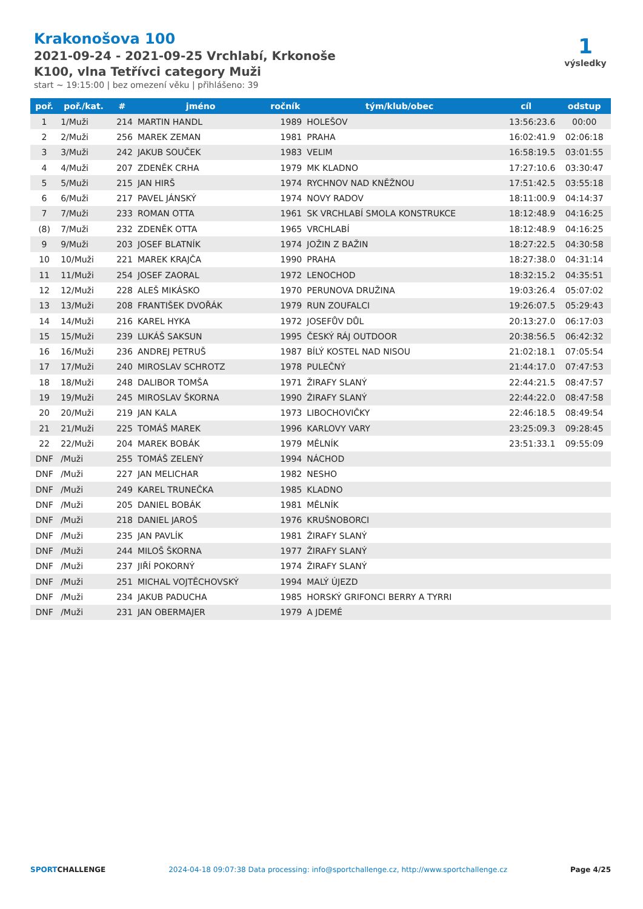Krakonošova 100
2021-09-24 - 2021-09-25 Vrchlabí, Krkonoše
K100, vlna Tetřívci category Muži
start ~ 19:15:00 | bez omezení věku | přihlášeno: 39
1
výsledky
| poř. | poř./kat. | # | jméno | ročník | tým/klub/obec | cíl | odstup |
| --- | --- | --- | --- | --- | --- | --- | --- |
| 1 | 1/Muži | 214 | MARTIN HANDL | 1989 | HOLEŠOV | 13:56:23.6 | 00:00 |
| 2 | 2/Muži | 256 | MAREK ZEMAN | 1981 | PRAHA | 16:02:41.9 | 02:06:18 |
| 3 | 3/Muži | 242 | JAKUB SOUČEK | 1983 | VELIM | 16:58:19.5 | 03:01:55 |
| 4 | 4/Muži | 207 | ZDENĚK CRHA | 1979 | MK KLADNO | 17:27:10.6 | 03:30:47 |
| 5 | 5/Muži | 215 | JAN HIRŠ | 1974 | RYCHNOV NAD KNĚŽNOU | 17:51:42.5 | 03:55:18 |
| 6 | 6/Muži | 217 | PAVEL JÁNSKÝ | 1974 | NOVY RADOV | 18:11:00.9 | 04:14:37 |
| 7 | 7/Muži | 233 | ROMAN OTTA | 1961 | SK VRCHLABÍ SMOLA KONSTRUKCE | 18:12:48.9 | 04:16:25 |
| (8) | 7/Muži | 232 | ZDENĚK OTTA | 1965 | VRCHLABÍ | 18:12:48.9 | 04:16:25 |
| 9 | 9/Muži | 203 | JOSEF BLATNÍK | 1974 | JOŽIN Z BAŽIN | 18:27:22.5 | 04:30:58 |
| 10 | 10/Muži | 221 | MAREK KRAJČA | 1990 | PRAHA | 18:27:38.0 | 04:31:14 |
| 11 | 11/Muži | 254 | JOSEF ZAORAL | 1972 | LENOCHOD | 18:32:15.2 | 04:35:51 |
| 12 | 12/Muži | 228 | ALEŠ MIKÁSKO | 1970 | PERUNOVA DRUŽINA | 19:03:26.4 | 05:07:02 |
| 13 | 13/Muži | 208 | FRANTIŠEK DVOŘÁK | 1979 | RUN ZOUFALCI | 19:26:07.5 | 05:29:43 |
| 14 | 14/Muži | 216 | KAREL HYKA | 1972 | JOSEFŮV DŮL | 20:13:27.0 | 06:17:03 |
| 15 | 15/Muži | 239 | LUKÁŠ SAKSUN | 1995 | ČESKÝ RÁJ OUTDOOR | 20:38:56.5 | 06:42:32 |
| 16 | 16/Muži | 236 | ANDREJ PETRUŠ | 1987 | BÍLÝ KOSTEL NAD NISOU | 21:02:18.1 | 07:05:54 |
| 17 | 17/Muži | 240 | MIROSLAV SCHROTZ | 1978 | PULEČNÝ | 21:44:17.0 | 07:47:53 |
| 18 | 18/Muži | 248 | DALIBOR TOMŠA | 1971 | ŽIRAFY SLANÝ | 22:44:21.5 | 08:47:57 |
| 19 | 19/Muži | 245 | MIROSLAV ŠKORNA | 1990 | ŽIRAFY SLANÝ | 22:44:22.0 | 08:47:58 |
| 20 | 20/Muži | 219 | JAN KALA | 1973 | LIBOCHOVIČKY | 22:46:18.5 | 08:49:54 |
| 21 | 21/Muži | 225 | TOMÁŠ MAREK | 1996 | KARLOVY VARY | 23:25:09.3 | 09:28:45 |
| 22 | 22/Muži | 204 | MAREK BOBÁK | 1979 | MĚLNÍK | 23:51:33.1 | 09:55:09 |
| DNF | /Muži | 255 | TOMÁŠ ZELENÝ | 1994 | NÁCHOD | | |
| DNF | /Muži | 227 | JAN MELICHAR | 1982 | NESHO | | |
| DNF | /Muži | 249 | KAREL TRUNEČKA | 1985 | KLADNO | | |
| DNF | /Muži | 205 | DANIEL BOBÁK | 1981 | MĚLNÍK | | |
| DNF | /Muži | 218 | DANIEL JAROŠ | 1976 | KRUŠNOBORCI | | |
| DNF | /Muži | 235 | JAN PAVLÍK | 1981 | ŽIRAFY SLANÝ | | |
| DNF | /Muži | 244 | MILOŠ ŠKORNA | 1977 | ŽIRAFY SLANÝ | | |
| DNF | /Muži | 237 | JIŘÍ POKORNÝ | 1974 | ŽIRAFY SLANÝ | | |
| DNF | /Muži | 251 | MICHAL VOJTĚCHOVSKÝ | 1994 | MALÝ ÚJEZD | | |
| DNF | /Muži | 234 | JAKUB PADUCHA | 1985 | HORSKÝ GRIFONCI BERRY A TYRRI | | |
| DNF | /Muži | 231 | JAN OBERMAJER | 1979 | A JDEMÉ | | |
SPORTCHALLENGE 2024-04-18 09:07:38 Data processing: info@sportchallenge.cz, http://www.sportchallenge.cz Page 4/25